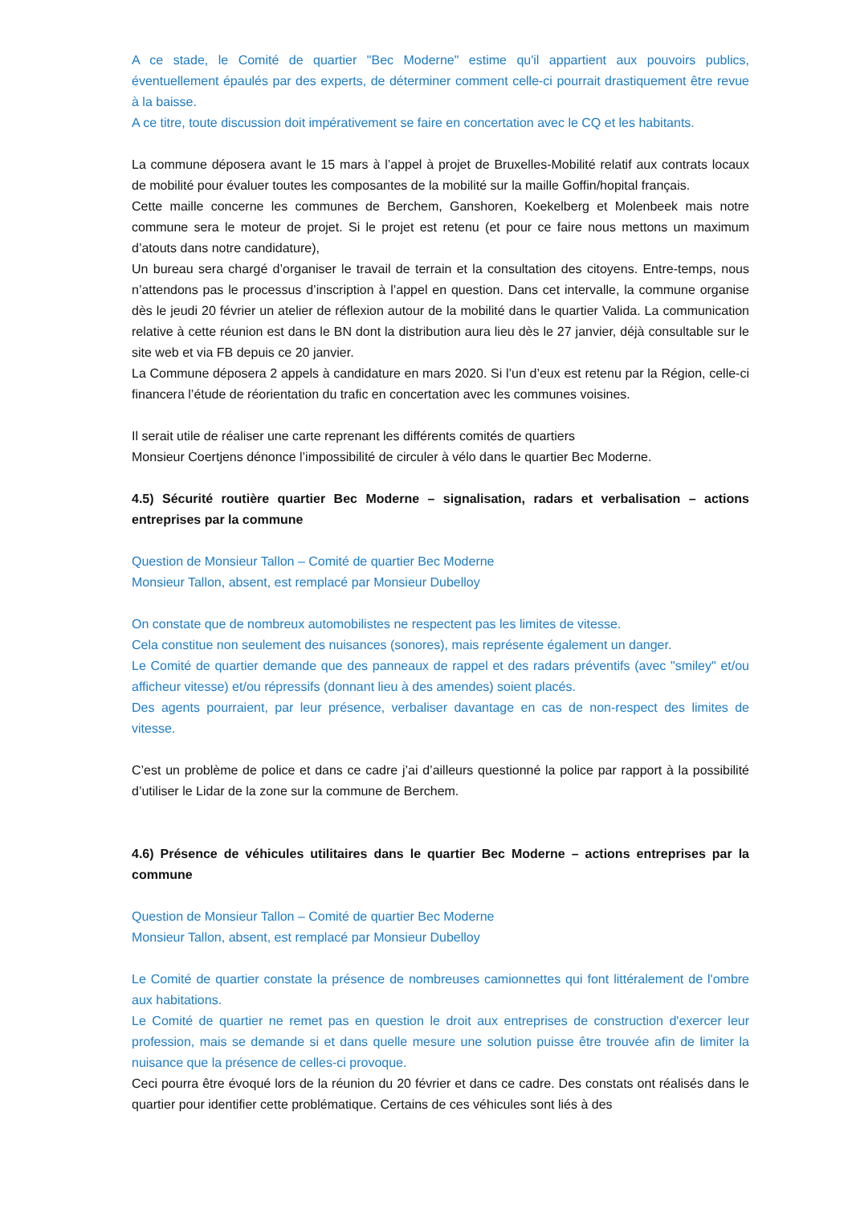A ce stade, le Comité de quartier "Bec Moderne" estime qu'il appartient aux pouvoirs publics, éventuellement épaulés par des experts, de déterminer comment celle-ci pourrait drastiquement être revue à la baisse.
A ce titre, toute discussion doit impérativement se faire en concertation avec le CQ et les habitants.
La commune déposera avant le 15 mars à l’appel à projet de Bruxelles-Mobilité relatif aux contrats locaux de mobilité pour évaluer toutes les composantes de la mobilité sur la maille Goffin/hopital français.
Cette maille concerne les communes de Berchem, Ganshoren, Koekelberg et Molenbeek mais notre commune sera le moteur de projet. Si le projet est retenu (et pour ce faire nous mettons un maximum d’atouts dans notre candidature),
Un bureau sera chargé d’organiser le travail de terrain et la consultation des citoyens. Entre-temps, nous n’attendons pas le processus d’inscription à l’appel en question. Dans cet intervalle, la commune organise dès le jeudi 20 février un atelier de réflexion autour de la mobilité dans le quartier Valida. La communication relative à cette réunion est dans le BN dont la distribution aura lieu dès le 27 janvier, déjà consultable sur le site web et via FB depuis ce 20 janvier.
La Commune déposera 2 appels à candidature en mars 2020. Si l’un d’eux est retenu par la Région, celle-ci financera l’étude de réorientation du trafic en concertation avec les communes voisines.
Il serait utile de réaliser une carte reprenant les différents comités de quartiers
Monsieur Coertjens dénonce l’impossibilité de circuler à vélo dans le quartier Bec Moderne.
4.5) Sécurité routière quartier Bec Moderne – signalisation, radars et verbalisation – actions entreprises par la commune
Question de Monsieur Tallon – Comité de quartier Bec Moderne
Monsieur Tallon, absent, est remplacé par Monsieur Dubelloy
On constate que de nombreux automobilistes ne respectent pas les limites de vitesse.
Cela constitue non seulement des nuisances (sonores), mais représente également un danger.
Le Comité de quartier demande que des panneaux de rappel et des radars préventifs (avec "smiley" et/ou afficheur vitesse) et/ou répressifs (donnant lieu à des amendes) soient placés.
Des agents pourraient, par leur présence, verbaliser davantage en cas de non-respect des limites de vitesse.
C’est un problème de police et dans ce cadre j’ai d’ailleurs questionné la police par rapport à la possibilité d’utiliser le Lidar de la zone sur la commune de Berchem.
4.6) Présence de véhicules utilitaires dans le quartier Bec Moderne – actions entreprises par la commune
Question de Monsieur Tallon – Comité de quartier Bec Moderne
Monsieur Tallon, absent, est remplacé par Monsieur Dubelloy
Le Comité de quartier constate la présence de nombreuses camionnettes qui font littéralement de l'ombre aux habitations.
Le Comité de quartier ne remet pas en question le droit aux entreprises de construction d'exercer leur profession, mais se demande si et dans quelle mesure une solution puisse être trouvée afin de limiter la nuisance que la présence de celles-ci provoque.
Ceci pourra être évoqué lors de la réunion du 20 février et dans ce cadre. Des constats ont réalisés dans le quartier pour identifier cette problématique. Certains de ces véhicules sont liés à des